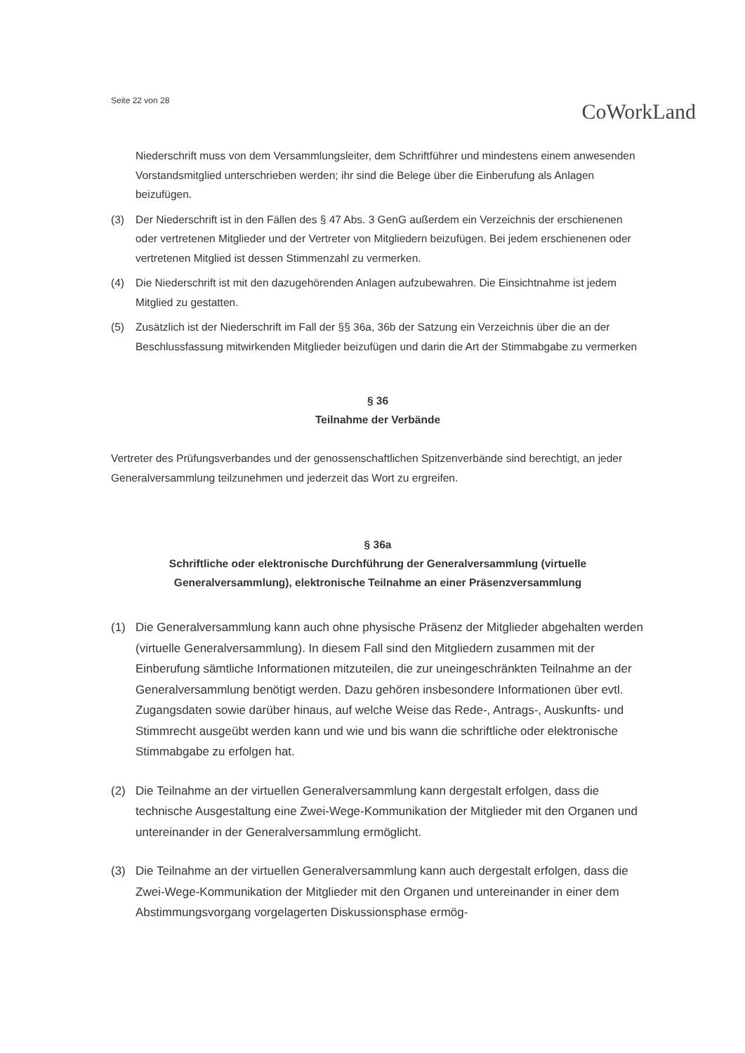Seite 22 von 28 CoWorkLand
Niederschrift muss von dem Versammlungsleiter, dem Schriftführer und mindestens einem anwesenden Vorstandsmitglied unterschrieben werden; ihr sind die Belege über die Einberufung als Anlagen beizufügen.
(3) Der Niederschrift ist in den Fällen des § 47 Abs. 3 GenG außerdem ein Verzeichnis der erschienenen oder vertretenen Mitglieder und der Vertreter von Mitgliedern beizufügen. Bei jedem erschienenen oder vertretenen Mitglied ist dessen Stimmenzahl zu vermerken.
(4) Die Niederschrift ist mit den dazugehörenden Anlagen aufzubewahren. Die Einsichtnahme ist jedem Mitglied zu gestatten.
(5) Zusätzlich ist der Niederschrift im Fall der §§ 36a, 36b der Satzung ein Verzeichnis über die an der Beschlussfassung mitwirkenden Mitglieder beizufügen und darin die Art der Stimmabgabe zu vermerken
§ 36
Teilnahme der Verbände
Vertreter des Prüfungsverbandes und der genossenschaftlichen Spitzenverbände sind berechtigt, an jeder Generalversammlung teilzunehmen und jederzeit das Wort zu ergreifen.
§ 36a
Schriftliche oder elektronische Durchführung der Generalversammlung (virtuelle Generalversammlung), elektronische Teilnahme an einer Präsenzversammlung
(1) Die Generalversammlung kann auch ohne physische Präsenz der Mitglieder abgehalten werden (virtuelle Generalversammlung). In diesem Fall sind den Mitgliedern zusammen mit der Einberufung sämtliche Informationen mitzuteilen, die zur uneingeschränkten Teilnahme an der Generalversammlung benötigt werden. Dazu gehören insbesondere Informationen über evtl. Zugangsdaten sowie darüber hinaus, auf welche Weise das Rede-, Antrags-, Auskunfts- und Stimmrecht ausgeübt werden kann und wie und bis wann die schriftliche oder elektronische Stimmabgabe zu erfolgen hat.
(2) Die Teilnahme an der virtuellen Generalversammlung kann dergestalt erfolgen, dass die technische Ausgestaltung eine Zwei-Wege-Kommunikation der Mitglieder mit den Organen und untereinander in der Generalversammlung ermöglicht.
(3) Die Teilnahme an der virtuellen Generalversammlung kann auch dergestalt erfolgen, dass die Zwei-Wege-Kommunikation der Mitglieder mit den Organen und untereinander in einer dem Abstimmungsvorgang vorgelagerten Diskussionsphase ermög-